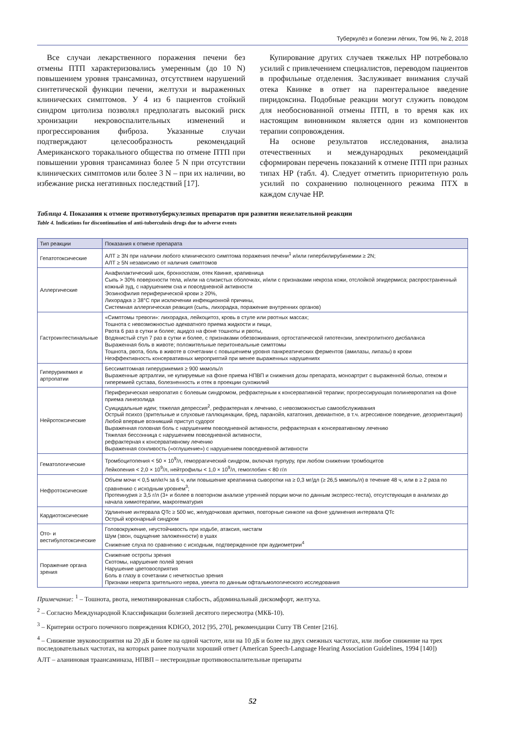Туберкулёз и болезни лёгких, Том 96, № 2, 2018
Все случаи лекарственного поражения печени без отмены ПТП характеризовались умеренным (до 10 N) повышением уровня трансаминаз, отсутствием нарушений синтетической функции печени, желтухи и выраженных клинических симптомов. У 4 из 6 пациентов стойкий синдром цитолиза позволял предполагать высокий риск хронизации некровоспалительных изменений и прогрессирования фиброза. Указанные случаи подтверждают целесообразность рекомендаций Американского торакального общества по отмене ПТП при повышении уровня трансаминаз более 5 N при отсутствии клинических симптомов или более 3 N – при их наличии, во избежание риска негативных последствий [17].
Купирование других случаев тяжелых НР потребовало усилий с привлечением специалистов, переводом пациентов в профильные отделения. Заслуживает внимания случай отека Квинке в ответ на парентеральное введение пиридоксина. Подобные реакции могут служить поводом для необоснованной отмены ПТП, в то время как их настоящим виновником является один из компонентов терапии сопровождения.
На основе результатов исследования, анализа отечественных и международных рекомендаций сформирован перечень показаний к отмене ПТП при разных типах НР (табл. 4). Следует отметить приоритетную роль усилий по сохранению полноценного режима ПТХ в каждом случае НР.
Таблица 4. Показания к отмене противотуберкулезных препаратов при развитии нежелательной реакции
Table 4. Indications for discontinuation of anti-tuberculosis drugs due to adverse events
| Тип реакции | Показания к отмене препарата |
| --- | --- |
| Гепатотоксические | АЛТ ≥ 3N при наличии любого клинического симптома поражения печени<sup>1</sup> и/или гипербилирубинемии ≥ 2N; АЛТ ≥ 5N независимо от наличия симптомов |
| Аллергические | Анафилактический шок, бронхоспазм, отек Квинке, крапивница Сыпь > 30% поверхности тела, и/или на слизистых оболочках, и/или с признаками некроза кожи, отслойкой эпидермиса; распространенный кожный зуд, с нарушением сна и повседневной активности Эозинофилия периферической крови ≥ 20%, Лихорадка ≥ 38°С при исключении инфекционной причины, Системная аллергическая реакция (сыпь, лихорадка, поражение внутренних органов) |
| Гастроинтестинальные | «Симптомы тревоги»: лихорадка, лейкоцитоз, кровь в стуле или рвотных массах; Тошнота с невозможностью адекватного приема жидкости и пищи, Рвота 6 раз в сутки и более; ацидоз на фоне тошноты и рвоты, Водянистый стул 7 раз в сутки и более, с признаками обезвоживания, ортостатической гипотензии, электролитного дисбаланса Выраженная боль в животе; положительные перитонеальные симптомы Тошнота, рвота, боль в животе в сочетании с повышением уровня панкреатических ферментов (амилазы, липазы) в крови Неэффективность консервативных мероприятий при менее выраженных нарушениях |
| Гиперурикемия и артропатии | Бессимптомная гиперурикемия ≥ 900 мкмоль/л Выраженные артралгии, не купируемые на фоне приема НПВП и снижения дозы препарата, моноартрит с выраженной болью, отеком и гиперемией сустава, болезненность и отек в проекции сухожилий |
| Нейротоксические | Периферическая невропатия с болевым синдромом, рефрактерным к консервативной терапии; прогрессирующая полиневропатия на фоне приема линезолида Суицидальные идеи; тяжелая депрессия<sup>2</sup>, рефрактерная к лечению, с невозможностью самообслуживания Острый психоз (зрительные и слуховые галлюцинации, бред, паранойя, кататония, девиантное, в т.ч. агрессивное поведение, дезориентация) Любой впервые возникший приступ судорог Выраженная головная боль с нарушением повседневной активности, рефрактерная к консервативному лечению Тяжелая бессонница с нарушением повседневной активности, рефрактерная к консервативному лечению Выраженная сонливость («оглушение») с нарушением повседневной активности |
| Гематологические | Тромбоцитопения < 50 × 10<sup>9</sup>/л, геморрагический синдром, включая пурпуру, при любом снижении тромбоцитов Лейкопения < 2,0 × 10<sup>9</sup>/л, нейтрофилы < 1,0 × 10<sup>9</sup>/л, гемоглобин < 80 г/л |
| Нефротоксические | Объем мочи < 0,5 мл/кг/ч за 6 ч, или повышение креатинина сыворотки на ≥ 0,3 мг/дл (≥ 26,5 мкмоль/л) в течение 48 ч, или в ≥ 2 раза по сравнению с исходным уровнем<sup>3</sup>; Протеинурия ≥ 3,5 г/л (3+ и более в повторном анализе утренней порции мочи по данным экспресс-теста), отсутствующая в анализах до начала химиотерапии, макрогематурия |
| Кардиотоксические | Удлинение интервала QTc ≥ 500 мс, желудочковая аритмия, повторные синкопе на фоне удлинения интервала QTc Острый коронарный синдром |
| Ото- и вестибулотоксические | Головокружение, неустойчивость при ходьбе, атаксия, нистагм Шум (звон, ощущение заложенности) в ушах Снижение слуха по сравнению с исходным, подтвержденное при аудиометрии<sup>4</sup> |
| Поражение органа зрения | Снижение остроты зрения Скотомы, нарушение полей зрения Нарушение цветовосприятия Боль в глазу в сочетании с нечеткостью зрения Признаки неврита зрительного нерва, увеита по данным офтальмологического исследования |
Примечание: <sup>1</sup> – Тошнота, рвота, немотивированная слабость, абдоминальный дискомфорт, желтуха.
<sup>2</sup> – Согласно Международной Классификации болезней десятого пересмотра (МКБ-10).
<sup>3</sup> – Критерии острого почечного повреждения KDIGO, 2012 [95, 270], рекомендации Curry TB Center [216].
<sup>4</sup> – Снижение звуковосприятия на 20 дБ и более на одной частоте, или на 10 дБ и более на двух смежных частотах, или любое снижение на трех последовательных частотах, на которых ранее получали хороший ответ (American Speech-Language Hearing Association Guidelines, 1994 [140])
АЛТ – аланиновая траансаминаза, НПВП – нестероидные противовоспалительные препараты
52